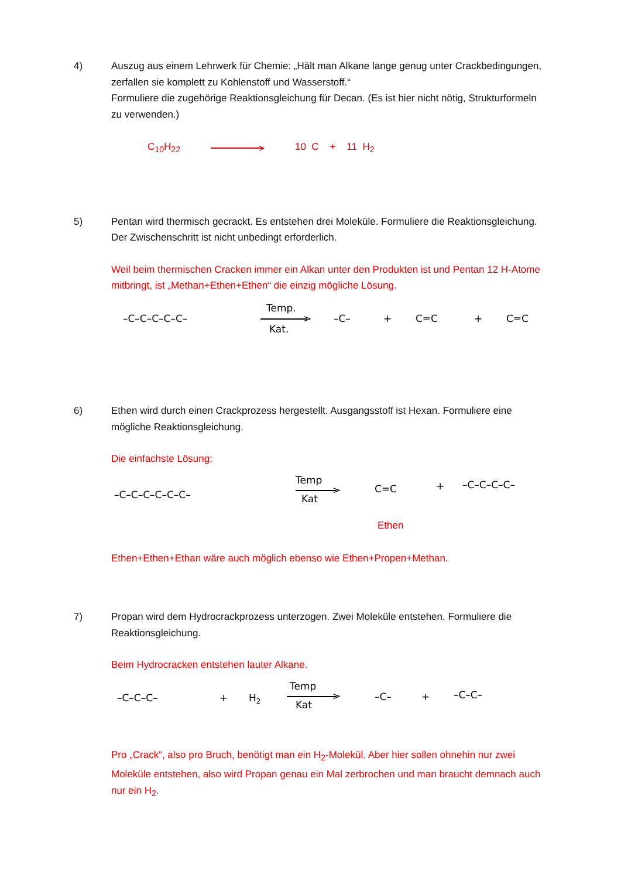4) Auszug aus einem Lehrwerk für Chemie: „Hält man Alkane lange genug unter Crackbedingungen, zerfallen sie komplett zu Kohlenstoff und Wasserstoff.“
Formuliere die zugehörige Reaktionsgleichung für Decan. (Es ist hier nicht nötig, Strukturformeln zu verwenden.)
C<sub>10</sub>H<sub>22</sub> > 10 C + 11 H<sub>2</sub>
5) Pentan wird thermisch gecrackt. Es entstehen drei Moleküle. Formuliere die Reaktionsgleichung. Der Zwischenschritt ist nicht unbedingt erforderlich.
Weil beim thermischen Cracken immer ein Alkan unter den Produkten ist und Pentan 12 H-Atome mitbringt, ist „Methan+Ethen+Ethen“ die einzig mögliche Lösung.
–C–C–C–C–C–
Temp.
>
Kat.
–C–
+
C=C
+
C=C
6) Ethen wird durch einen Crackprozess hergestellt. Ausgangsstoff ist Hexan. Formuliere eine mögliche Reaktionsgleichung.
Die einfachste Lösung:
–C–C–C–C–C–C–
Temp
>
Kat
C=C
+
–C–C–C–C–
Ethen
Ethen+Ethen+Ethan wäre auch möglich ebenso wie Ethen+Propen+Methan.
7) Propan wird dem Hydrocrackprozess unterzogen. Zwei Moleküle entstehen. Formuliere die Reaktionsgleichung.
Beim Hydrocracken entstehen lauter Alkane.
–C–C–C–
+
H2
Temp
>
Kat
–C–
+
–C–C–
Pro „Crack“, also pro Bruch, benötigt man ein H<sub>2</sub>-Molekül. Aber hier sollen ohnehin nur zwei Moleküle entstehen, also wird Propan genau ein Mal zerbrochen und man braucht demnach auch nur ein H<sub>2</sub>.